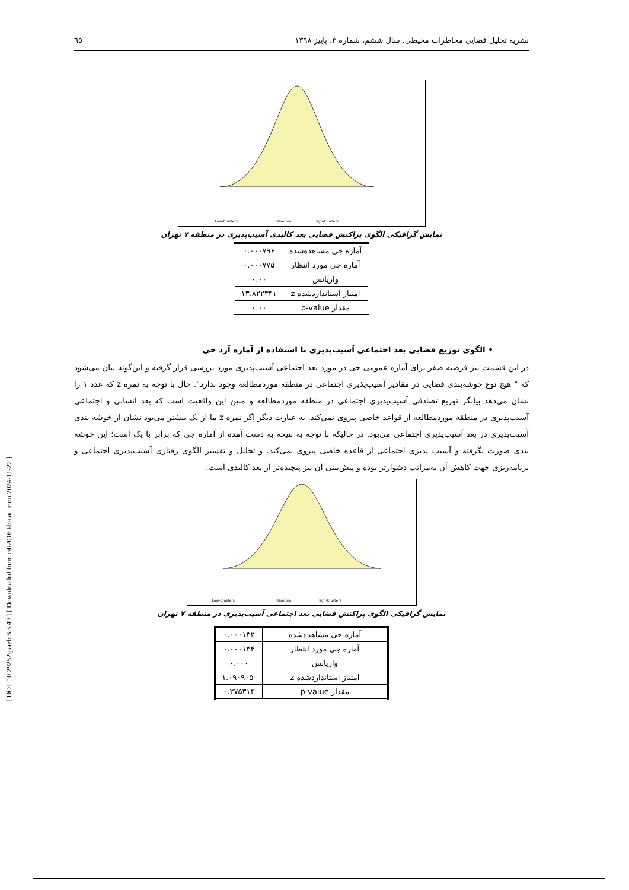[ DOI: 10.29252/jsaeh.6.3.49 ] [ Downloaded from c4i2016.khu.ac.ir on 2024-11-22 ]
نشریه تحلیل فضایی مخاطرات محیطی، سال ششم، شماره ۳، پاییز ۱۳۹۸ ٦٥
Low-Clusters
Random
High-Clusters
نمایش گرافیکی الگوی پراکنش فضایی بعد کالبدی آسیب‌پذیری در منطقه ۷ تهران
| آماره جی مشاهده‌شده | ۰.۰۰۰۷۹۶ |
| آماره جی مورد انتظار | ۰.۰۰۰۷۷۵ |
| واریانس | ۰.۰۰ |
| امتیاز استانداردشده z | ۱۳.۸۲۲۳۴۱ |
| مقدار p-value | ۰.۰۰ |
• الگوی توزیع فضایی بعد اجتماعی آسیب‌پذیری با استفاده از آماره آرد جی
در این قسمت نیز فرضیه صفر برای آماره عمومی جی در مورد بعد اجتماعی آسیب‌پذیری مورد بررسی قرار گرفته و این‌گونه بیان می‌شود که " هیچ نوع خوشه‌بندی فضایی در مقادیر آسیب‌پذیری اجتماعی در منطقه موردمطالعه وجود ندارد". حال با توجه به نمره z که عدد ۱ را نشان می‌دهد بیانگر توزیع تصادفی آسیب‌پذیری اجتماعی در منطقه موردمطالعه و مبین این واقعیت است که بعد انسانی و اجتماعی آسیب‌پذیری در منطقه موردمطالعه از قواعد خاصی پیروی نمی‌کند. به عبارت دیگر اگر نمره z ما از یک بیشتر می‌بود نشان از خوشه بندی آسیب‌پذیری در بعد آسیب‌پذیری اجتماعی می‌بود. در حالیکه با توجه به نتیجه به دست آمده از آماره جی که برابر با یک است؛ این خوشه بندی صورت نگرفته و آسیب پذیری اجتماعی از قاعده خاصی پیروی نمی‌کند. و تحلیل و تفسیر الگوی رفتاری آسیب‌پذیری اجتماعی و برنامه‌ریزی جهت کاهش آن به‌مراتب دشوارتر بوده و پیش‌بینی آن نیز پیچیده‌تر از بعد کالبدی است.
Low-Clusters
Random
High-Clusters
نمایش گرافیکی الگوی پراکنش فضایی بعد اجتماعی آسیب‌پذیری در منطقه ۷ تهران
| آماره جی مشاهده‌شده | ۰.۰۰۰۱۳۲ |
| آماره جی مورد انتظار | ۰.۰۰۰۱۳۴ |
| واریانس | ۰.۰۰۰ |
| امتیاز استانداردشده z | -۱.۰۹۰۹۰۵ |
| مقدار p-value | ۰.۲۷۵۳۱۴ |